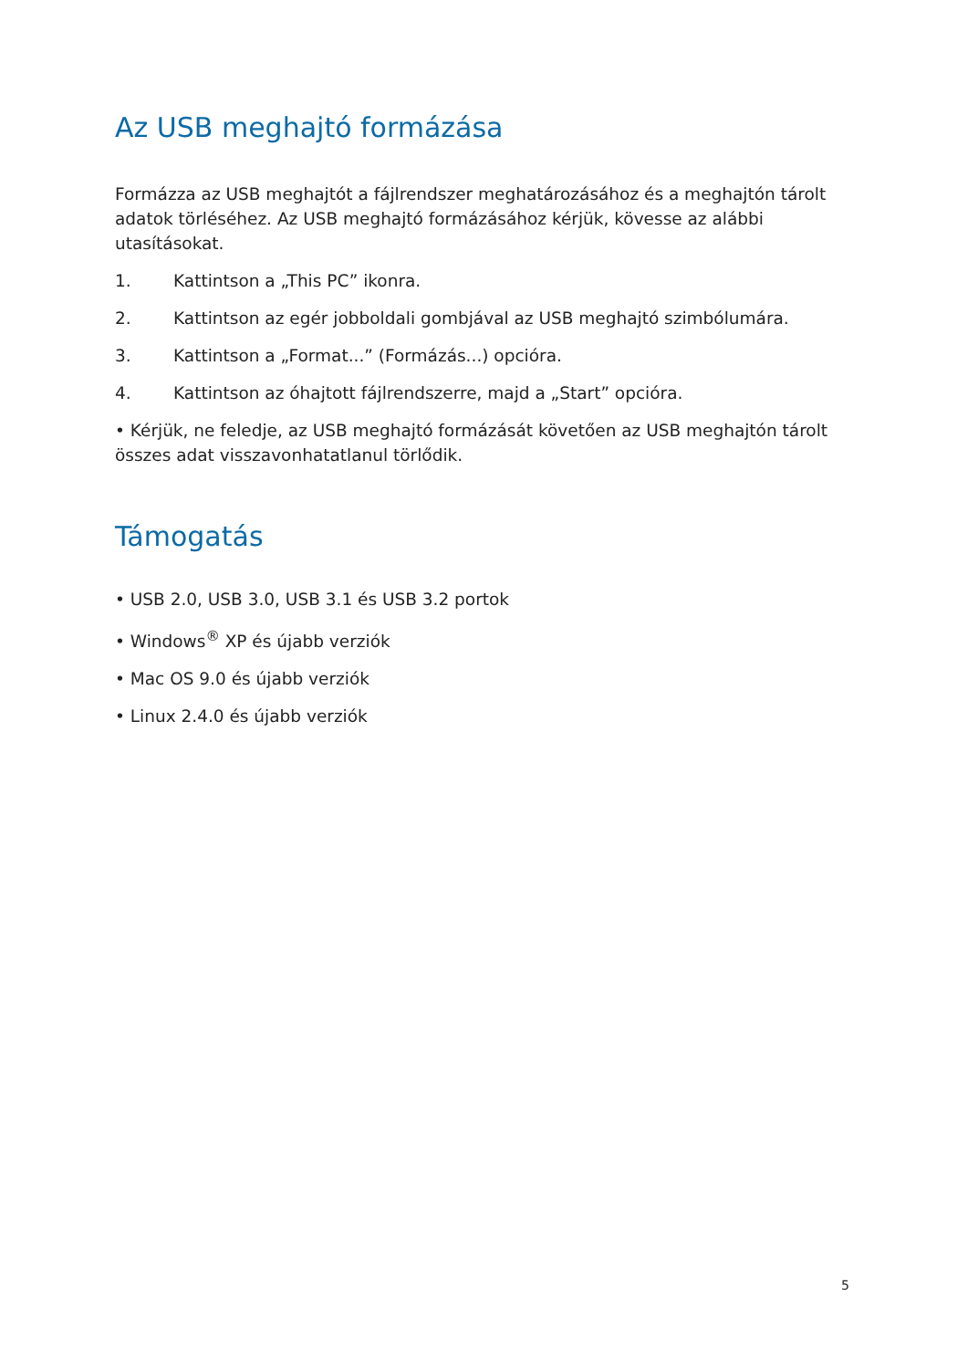Az USB meghajtó formázása
Formázza az USB meghajtót a fájlrendszer meghatározásához és a meghajtón tárolt adatok törléséhez. Az USB meghajtó formázásához kérjük, kövesse az alábbi utasításokat.
1. Kattintson a „This PC” ikonra.
2. Kattintson az egér jobboldali gombjával az USB meghajtó szimbólumára.
3. Kattintson a „Format...” (Formázás...) opcióra.
4. Kattintson az óhajtott fájlrendszerre, majd a „Start” opcióra.
• Kérjük, ne feledje, az USB meghajtó formázását követően az USB meghajtón tárolt összes adat visszavonhatatlanul törlődik.
Támogatás
• USB 2.0, USB 3.0, USB 3.1 és USB 3.2 portok
• Windows<sup>®</sup> XP és újabb verziók
• Mac OS 9.0 és újabb verziók
• Linux 2.4.0 és újabb verziók
5